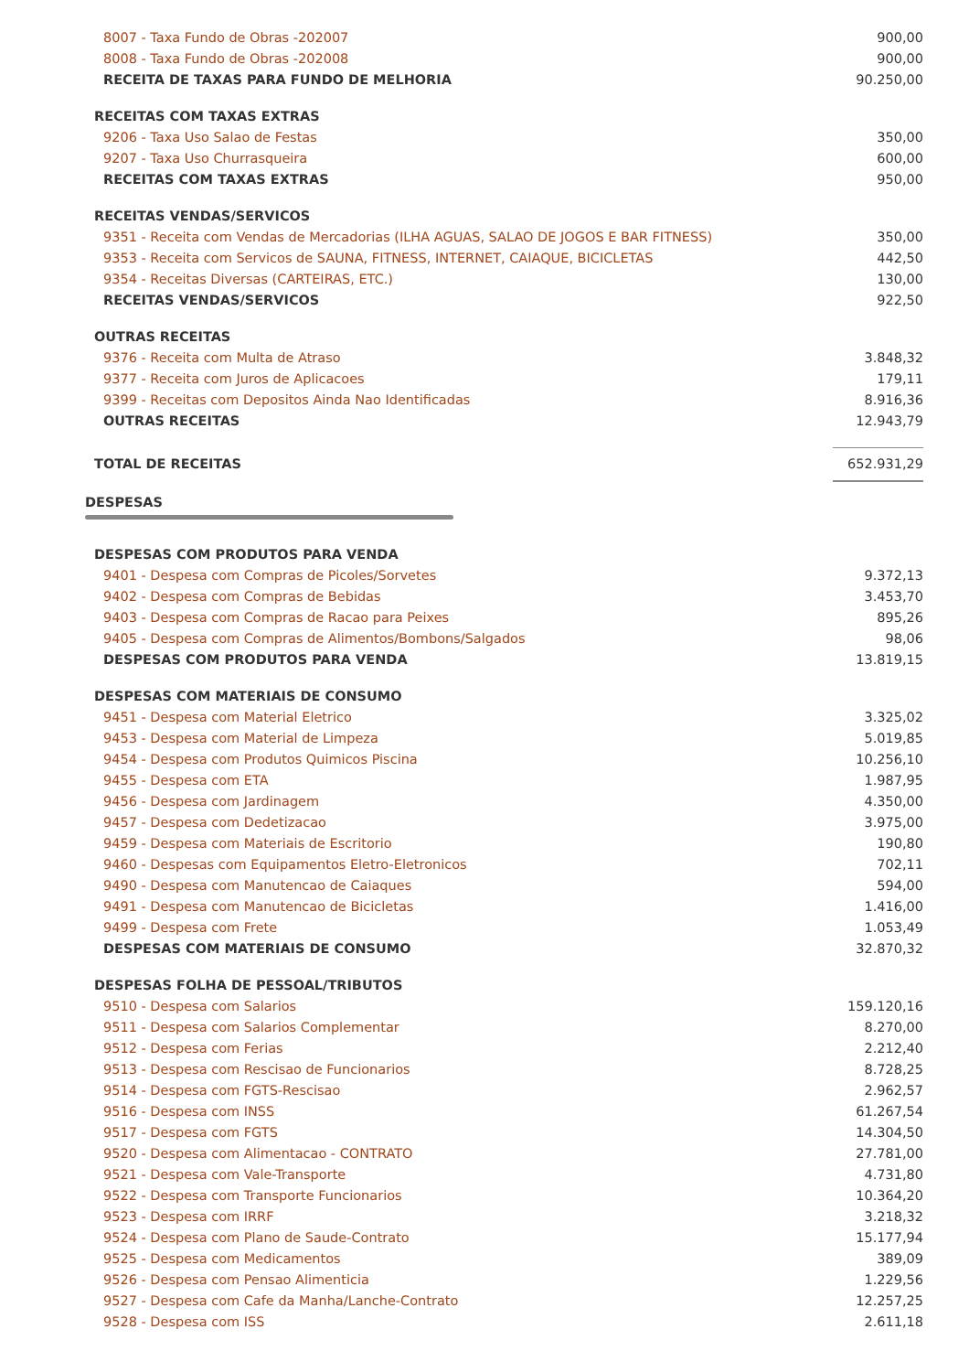| 8007 - Taxa Fundo de Obras -202007 | 900,00 |
| 8008 - Taxa Fundo de Obras -202008 | 900,00 |
| RECEITA DE TAXAS PARA FUNDO DE MELHORIA | 90.250,00 |
| RECEITAS COM TAXAS EXTRAS | |
| 9206 - Taxa Uso Salao de Festas | 350,00 |
| 9207 - Taxa Uso Churrasqueira | 600,00 |
| RECEITAS COM TAXAS EXTRAS | 950,00 |
| RECEITAS VENDAS/SERVICOS | |
| 9351 - Receita com Vendas de Mercadorias (ILHA AGUAS, SALAO DE JOGOS E BAR FITNESS) | 350,00 |
| 9353 - Receita com Servicos de SAUNA, FITNESS, INTERNET, CAIAQUE, BICICLETAS | 442,50 |
| 9354 - Receitas Diversas (CARTEIRAS, ETC.) | 130,00 |
| RECEITAS VENDAS/SERVICOS | 922,50 |
| OUTRAS RECEITAS | |
| 9376 - Receita com Multa de Atraso | 3.848,32 |
| 9377 - Receita com Juros de Aplicacoes | 179,11 |
| 9399 - Receitas com Depositos Ainda Nao Identificadas | 8.916,36 |
| OUTRAS RECEITAS | 12.943,79 |
| TOTAL DE RECEITAS | 652.931,29 |
DESPESAS
| DESPESAS COM PRODUTOS PARA VENDA | |
| 9401 - Despesa com Compras de Picoles/Sorvetes | 9.372,13 |
| 9402 - Despesa com Compras de Bebidas | 3.453,70 |
| 9403 - Despesa com Compras de Racao para Peixes | 895,26 |
| 9405 - Despesa com Compras de Alimentos/Bombons/Salgados | 98,06 |
| DESPESAS COM PRODUTOS PARA VENDA | 13.819,15 |
| DESPESAS COM MATERIAIS DE CONSUMO | |
| 9451 - Despesa com Material Eletrico | 3.325,02 |
| 9453 - Despesa com Material de Limpeza | 5.019,85 |
| 9454 - Despesa com Produtos Quimicos Piscina | 10.256,10 |
| 9455 - Despesa com ETA | 1.987,95 |
| 9456 - Despesa com Jardinagem | 4.350,00 |
| 9457 - Despesa com Dedetizacao | 3.975,00 |
| 9459 - Despesa com Materiais de Escritorio | 190,80 |
| 9460 - Despesas com Equipamentos Eletro-Eletronicos | 702,11 |
| 9490 - Despesa com Manutencao de Caiaques | 594,00 |
| 9491 - Despesa com Manutencao de Bicicletas | 1.416,00 |
| 9499 - Despesa com Frete | 1.053,49 |
| DESPESAS COM MATERIAIS DE CONSUMO | 32.870,32 |
| DESPESAS FOLHA DE PESSOAL/TRIBUTOS | |
| 9510 - Despesa com Salarios | 159.120,16 |
| 9511 - Despesa com Salarios Complementar | 8.270,00 |
| 9512 - Despesa com Ferias | 2.212,40 |
| 9513 - Despesa com Rescisao de Funcionarios | 8.728,25 |
| 9514 - Despesa com FGTS-Rescisao | 2.962,57 |
| 9516 - Despesa com INSS | 61.267,54 |
| 9517 - Despesa com FGTS | 14.304,50 |
| 9520 - Despesa com Alimentacao - CONTRATO | 27.781,00 |
| 9521 - Despesa com Vale-Transporte | 4.731,80 |
| 9522 - Despesa com Transporte Funcionarios | 10.364,20 |
| 9523 - Despesa com IRRF | 3.218,32 |
| 9524 - Despesa com Plano de Saude-Contrato | 15.177,94 |
| 9525 - Despesa com Medicamentos | 389,09 |
| 9526 - Despesa com Pensao Alimenticia | 1.229,56 |
| 9527 - Despesa com Cafe da Manha/Lanche-Contrato | 12.257,25 |
| 9528 - Despesa com ISS | 2.611,18 |